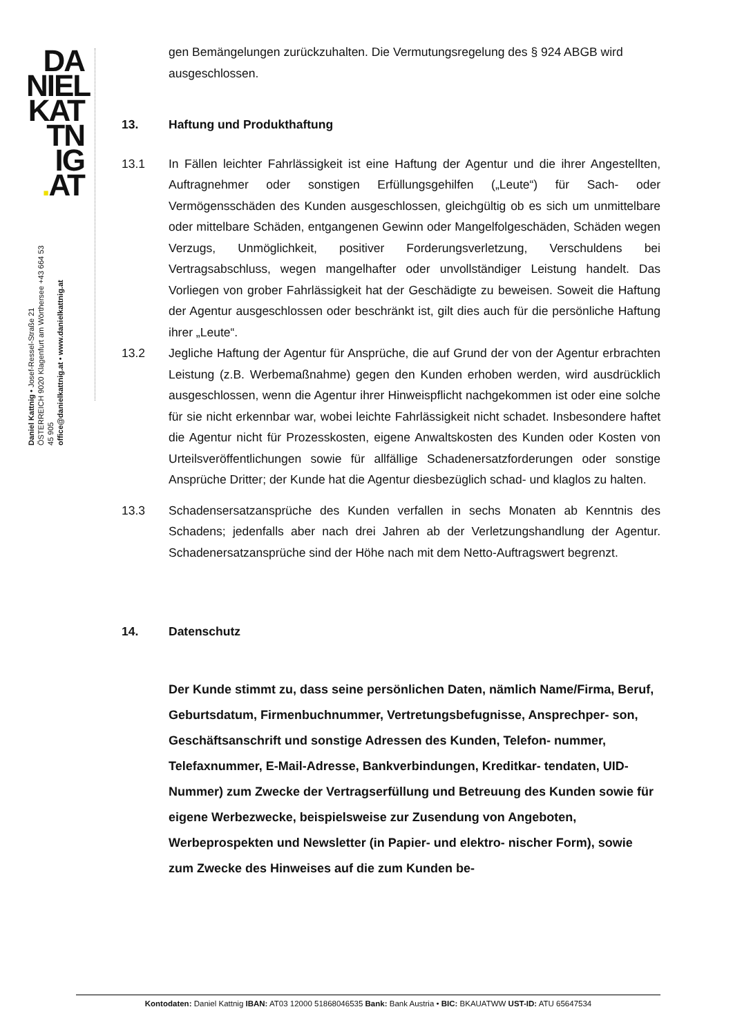DA
NIEL
KAT
TN
IG
. AT
Daniel Kattnig • Josef-Ressel-Straße 21
ÖSTERREICH 9020 Klagenfurt am Wörthersee +43 664 53 45 905
office@danielkattnig.at • www.danielkattnig.at
gen Bemängelungen zurückzuhalten. Die Vermutungsregelung des § 924 ABGB wird ausgeschlossen.
13. Haftung und Produkthaftung
13.1 In Fällen leichter Fahrlässigkeit ist eine Haftung der Agentur und die ihrer Ange­stellten, Auftragnehmer oder sonstigen Erfüllungsgehilfen („Leute“) für Sach- o­der Vermögensschäden des Kunden ausgeschlossen, gleichgültig ob es sich um unmittelbare oder mittelbare Schäden, entgangenen Gewinn oder Mangelfolge­schäden, Schäden wegen Verzugs, Unmöglichkeit, positiver Forderungsverlet­zung, Verschuldens bei Vertragsabschluss, wegen mangelhafter oder unvoll­ständiger Leistung handelt. Das Vorliegen von grober Fahrlässigkeit hat der Ge­schädigte zu beweisen. Soweit die Haftung der Agentur ausgeschlossen oder beschränkt ist, gilt dies auch für die persönliche Haftung ihrer „Leute“.
13.2 Jegliche Haftung der Agentur für Ansprüche, die auf Grund der von der Agentur erbrachten Leistung (z.B. Werbemaßnahme) gegen den Kunden erhoben wer­den, wird ausdrücklich ausgeschlossen, wenn die Agentur ihrer Hinweispflicht nachgekommen ist oder eine solche für sie nicht erkennbar war, wobei leichte Fahrlässigkeit nicht schadet. Insbesondere haftet die Agentur nicht für Prozess­kosten, eigene Anwaltskosten des Kunden oder Kosten von Urteilsveröffentli­chungen sowie für allfällige Schadenersatzforderungen oder sonstige Ansprüche Dritter; der Kunde hat die Agentur diesbezüglich schad- und klaglos zu halten.
13.3 Schadensersatzansprüche des Kunden verfallen in sechs Monaten ab Kenntnis des Schadens; jedenfalls aber nach drei Jahren ab der Verletzungshandlung der Agentur. Schadenersatzansprüche sind der Höhe nach mit dem Netto-Auftragswert begrenzt.
14. Datenschutz
Der Kunde stimmt zu, dass seine persönlichen Daten, nämlich Name/Firma, Beruf, Geburtsdatum, Firmenbuchnummer, Vertretungsbefugnisse, Ansprechper- son, Geschäftsanschrift und sonstige Adressen des Kunden, Telefon- nummer, Telefaxnummer, E-Mail-Adresse, Bankverbindungen, Kreditkar- tendaten, UID-Nummer) zum Zwecke der Vertragserfüllung und Betreuung des Kunden sowie für eigene Werbezwecke, beispielsweise zur Zusendung von Angeboten, Werbeprospekten und Newsletter (in Papier- und elektro- nischer Form), sowie zum Zwecke des Hinweises auf die zum Kunden be-
Kontodaten: Daniel Kattnig IBAN: AT03 12000 51868046535 Bank: Bank Austria • BIC: BKAUATWW UST-ID: ATU 65647534